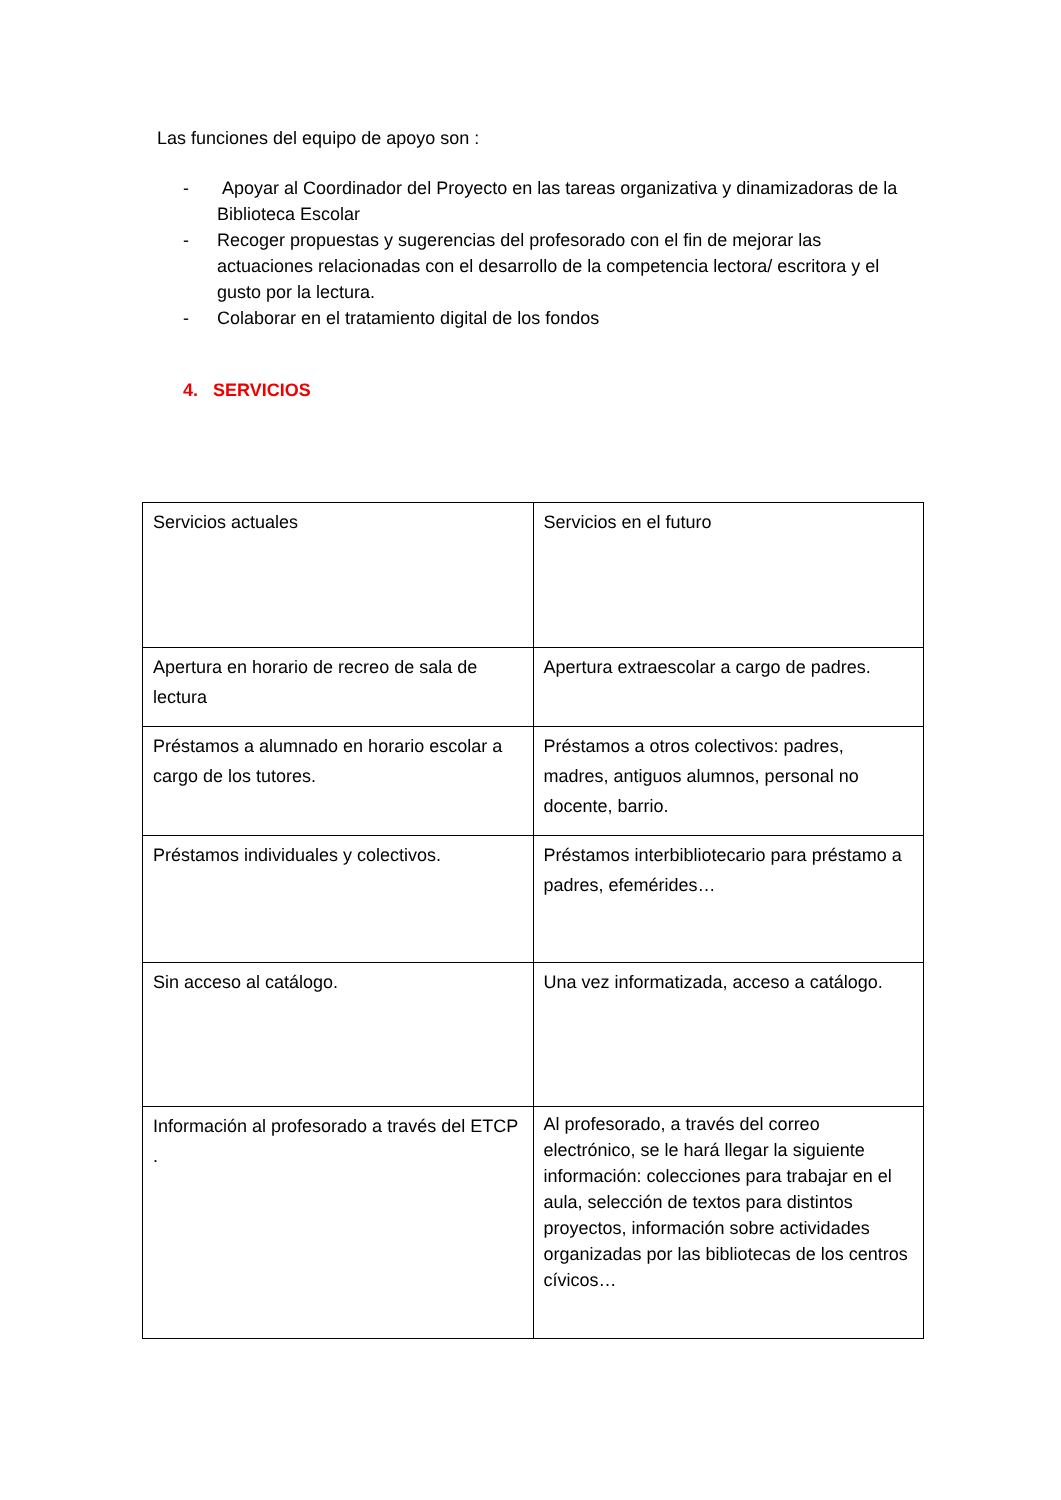Las funciones del equipo de apoyo son :
- Apoyar al Coordinador del Proyecto en las tareas organizativa y dinamizadoras de la Biblioteca Escolar
- Recoger propuestas y sugerencias del profesorado con el fin de mejorar las actuaciones relacionadas con el desarrollo de la competencia lectora/ escritora y el gusto por la lectura.
- Colaborar en el tratamiento digital de los fondos
4. SERVICIOS
| Servicios actuales | Servicios en el futuro |
| Apertura en horario de recreo de sala de lectura | Apertura extraescolar a cargo de padres. |
| Préstamos a alumnado en horario escolar a cargo de los tutores. | Préstamos a otros colectivos: padres, madres, antiguos alumnos, personal no docente, barrio. |
| Préstamos individuales y colectivos. | Préstamos interbibliotecario para préstamo a padres, efemérides… |
| Sin acceso al catálogo. | Una vez informatizada, acceso a catálogo. |
| Información al profesorado a través del ETCP . | Al profesorado, a través del correo electrónico, se le hará llegar la siguiente información: colecciones para trabajar en el aula, selección de textos para distintos proyectos, información sobre actividades organizadas por las bibliotecas de los centros cívicos… |